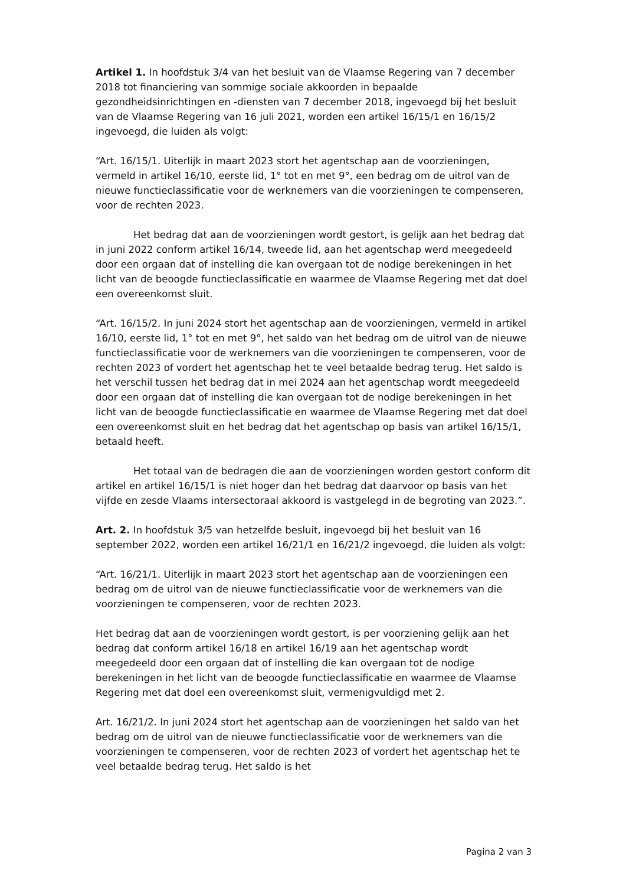Artikel 1. In hoofdstuk 3/4 van het besluit van de Vlaamse Regering van 7 december 2018 tot financiering van sommige sociale akkoorden in bepaalde gezondheidsinrichtingen en -diensten van 7 december 2018, ingevoegd bij het besluit van de Vlaamse Regering van 16 juli 2021, worden een artikel 16/15/1 en 16/15/2 ingevoegd, die luiden als volgt:
“Art. 16/15/1. Uiterlijk in maart 2023 stort het agentschap aan de voorzieningen, vermeld in artikel 16/10, eerste lid, 1° tot en met 9°, een bedrag om de uitrol van de nieuwe functieclassificatie voor de werknemers van die voorzieningen te compenseren, voor de rechten 2023.
Het bedrag dat aan de voorzieningen wordt gestort, is gelijk aan het bedrag dat in juni 2022 conform artikel 16/14, tweede lid, aan het agentschap werd meegedeeld door een orgaan dat of instelling die kan overgaan tot de nodige berekeningen in het licht van de beoogde functieclassificatie en waarmee de Vlaamse Regering met dat doel een overeenkomst sluit.
“Art. 16/15/2. In juni 2024 stort het agentschap aan de voorzieningen, vermeld in artikel 16/10, eerste lid, 1° tot en met 9°, het saldo van het bedrag om de uitrol van de nieuwe functieclassificatie voor de werknemers van die voorzieningen te compenseren, voor de rechten 2023 of vordert het agentschap het te veel betaalde bedrag terug. Het saldo is het verschil tussen het bedrag dat in mei 2024 aan het agentschap wordt meegedeeld door een orgaan dat of instelling die kan overgaan tot de nodige berekeningen in het licht van de beoogde functieclassificatie en waarmee de Vlaamse Regering met dat doel een overeenkomst sluit en het bedrag dat het agentschap op basis van artikel 16/15/1, betaald heeft.
Het totaal van de bedragen die aan de voorzieningen worden gestort conform dit artikel en artikel 16/15/1 is niet hoger dan het bedrag dat daarvoor op basis van het vijfde en zesde Vlaams intersectoraal akkoord is vastgelegd in de begroting van 2023.”.
Art. 2. In hoofdstuk 3/5 van hetzelfde besluit, ingevoegd bij het besluit van 16 september 2022, worden een artikel 16/21/1 en 16/21/2 ingevoegd, die luiden als volgt:
“Art. 16/21/1. Uiterlijk in maart 2023 stort het agentschap aan de voorzieningen een bedrag om de uitrol van de nieuwe functieclassificatie voor de werknemers van die voorzieningen te compenseren, voor de rechten 2023.
Het bedrag dat aan de voorzieningen wordt gestort, is per voorziening gelijk aan het bedrag dat conform artikel 16/18 en artikel 16/19 aan het agentschap wordt meegedeeld door een orgaan dat of instelling die kan overgaan tot de nodige berekeningen in het licht van de beoogde functieclassificatie en waarmee de Vlaamse Regering met dat doel een overeenkomst sluit, vermenigvuldigd met 2.
Art. 16/21/2. In juni 2024 stort het agentschap aan de voorzieningen het saldo van het bedrag om de uitrol van de nieuwe functieclassificatie voor de werknemers van die voorzieningen te compenseren, voor de rechten 2023 of vordert het agentschap het te veel betaalde bedrag terug. Het saldo is het
Pagina 2 van 3